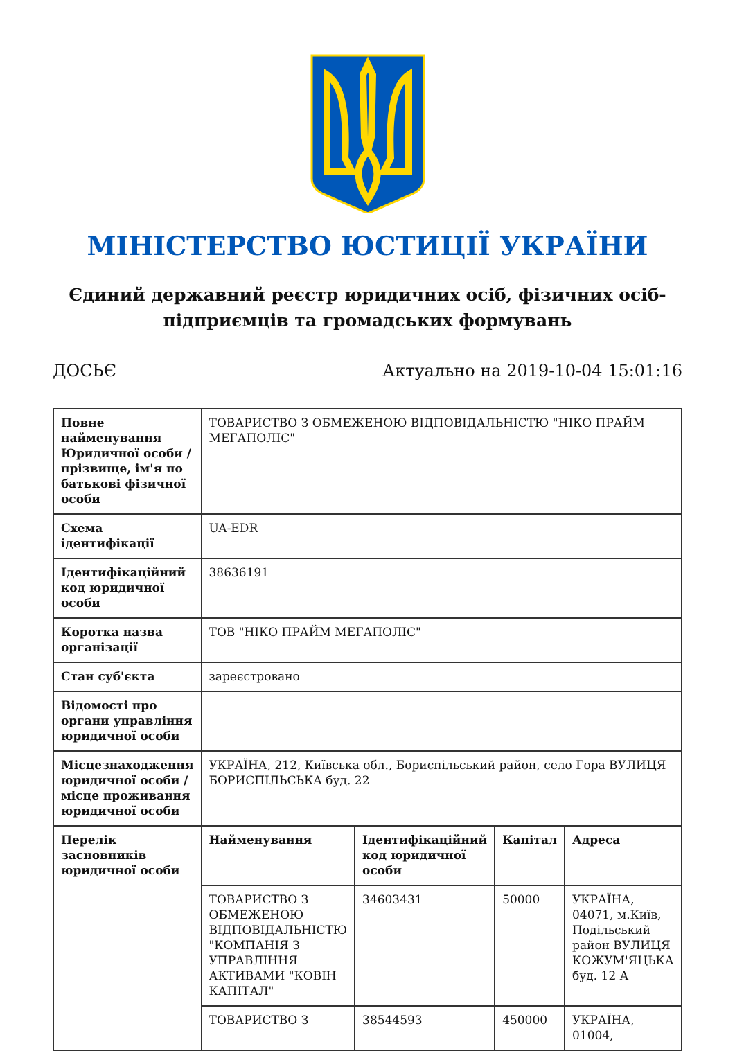МІНІСТЕРСТВО ЮСТИЦІЇ УКРАЇНИ
Єдиний державний реєстр юридичних осіб, фізичних осіб-підприємців та громадських формувань
ДОСЬЄ Актуально на 2019-10-04 15:01:16
| Повне найменування Юридичної особи / прізвище, ім'я по батькові фізичної особи | ТОВАРИСТВО З ОБМЕЖЕНОЮ ВІДПОВІДАЛЬНІСТЮ "НІКО ПРАЙМ МЕГАПОЛІС" | | | |
| Схема ідентифікації | UA-EDR | | | |
| Ідентифікаційний код юридичної особи | 38636191 | | | |
| Коротка назва організації | ТОВ "НІКО ПРАЙМ МЕГАПОЛІС" | | | |
| Стан суб'єкта | зареєстровано | | | |
| Відомості про органи управління юридичної особи | | | | |
| Місцезнаходження юридичної особи / місце проживання юридичної особи | УКРАЇНА, 212, Київська обл., Бориспільський район, село Гора ВУЛИЦЯ БОРИСПІЛЬСЬКА буд. 22 | | | |
| Перелік засновників юридичної особи | Найменування | Ідентифікаційний код юридичної особи | Капітал | Адреса |
| | ТОВАРИСТВО З ОБМЕЖЕНОЮ ВІДПОВІДАЛЬНІСТЮ "КОМПАНІЯ З УПРАВЛІННЯ АКТИВАМИ "КОВІН КАПІТАЛ" | 34603431 | 50000 | УКРАЇНА, 04071, м.Київ, Подільський район ВУЛИЦЯ КОЖУМ'ЯЦЬКА буд. 12 А |
| | ТОВАРИСТВО З | 38544593 | 450000 | УКРАЇНА, 01004, |